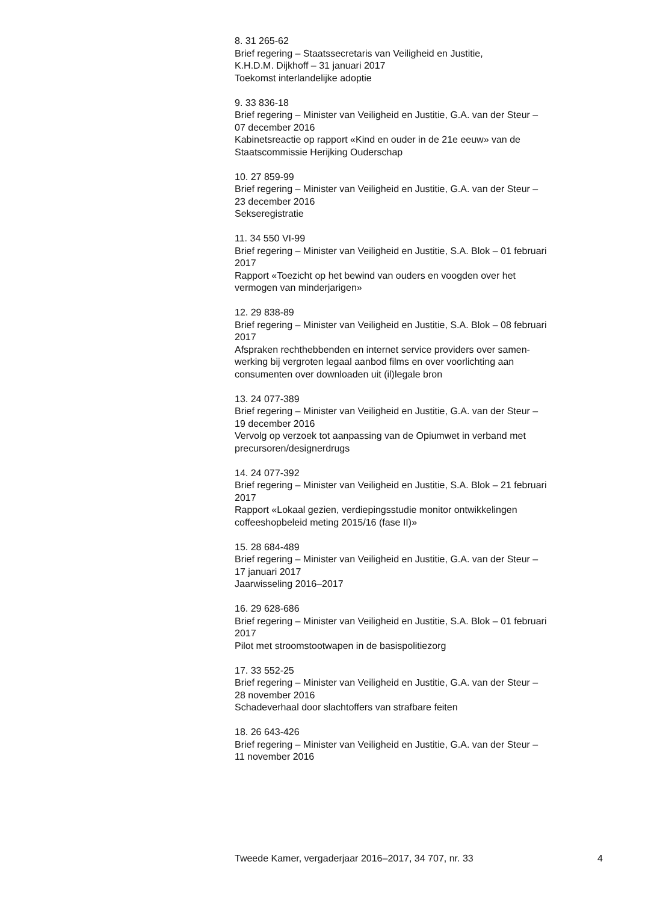8. 31 265-62
Brief regering – Staatssecretaris van Veiligheid en Justitie,
K.H.D.M. Dijkhoff – 31 januari 2017
Toekomst interlandelijke adoptie
9. 33 836-18
Brief regering – Minister van Veiligheid en Justitie, G.A. van der Steur –
07 december 2016
Kabinetsreactie op rapport «Kind en ouder in de 21e eeuw» van de
Staatscommissie Herijking Ouderschap
10. 27 859-99
Brief regering – Minister van Veiligheid en Justitie, G.A. van der Steur –
23 december 2016
Sekseregistratie
11. 34 550 VI-99
Brief regering – Minister van Veiligheid en Justitie, S.A. Blok – 01 februari
2017
Rapport «Toezicht op het bewind van ouders en voogden over het
vermogen van minderjarigen»
12. 29 838-89
Brief regering – Minister van Veiligheid en Justitie, S.A. Blok – 08 februari
2017
Afspraken rechthebbenden en internet service providers over samen-
werking bij vergroten legaal aanbod films en over voorlichting aan
consumenten over downloaden uit (il)legale bron
13. 24 077-389
Brief regering – Minister van Veiligheid en Justitie, G.A. van der Steur –
19 december 2016
Vervolg op verzoek tot aanpassing van de Opiumwet in verband met
precursoren/designerdrugs
14. 24 077-392
Brief regering – Minister van Veiligheid en Justitie, S.A. Blok – 21 februari
2017
Rapport «Lokaal gezien, verdiepingsstudie monitor ontwikkelingen
coffeeshopbeleid meting 2015/16 (fase II)»
15. 28 684-489
Brief regering – Minister van Veiligheid en Justitie, G.A. van der Steur –
17 januari 2017
Jaarwisseling 2016–2017
16. 29 628-686
Brief regering – Minister van Veiligheid en Justitie, S.A. Blok – 01 februari
2017
Pilot met stroomstootwapen in de basispolitiezorg
17. 33 552-25
Brief regering – Minister van Veiligheid en Justitie, G.A. van der Steur –
28 november 2016
Schadeverhaal door slachtoffers van strafbare feiten
18. 26 643-426
Brief regering – Minister van Veiligheid en Justitie, G.A. van der Steur –
11 november 2016
Tweede Kamer, vergaderjaar 2016–2017, 34 707, nr. 33 4